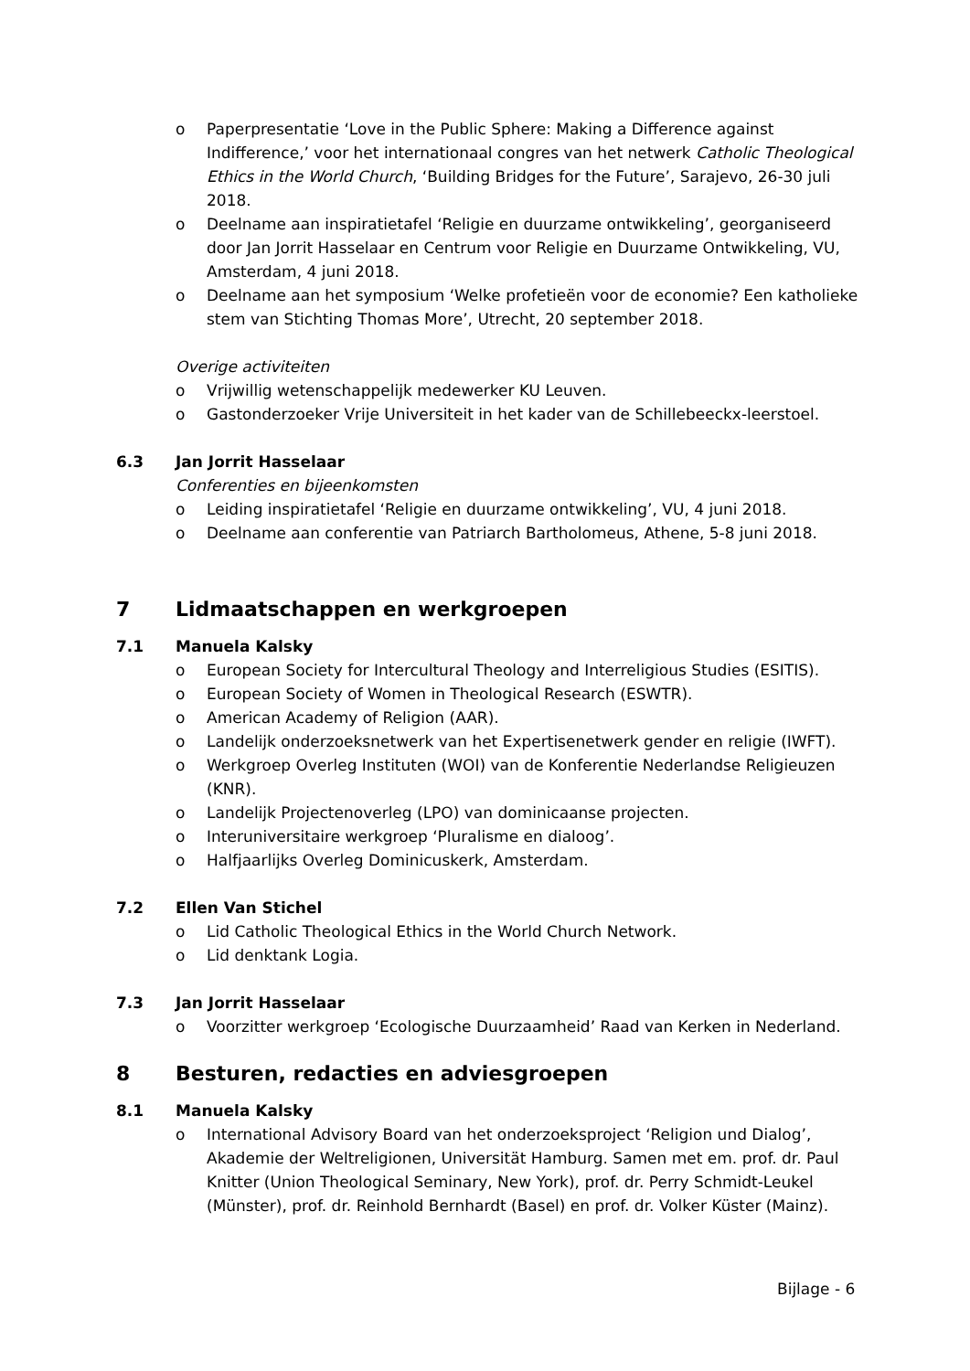o Paperpresentatie ‘Love in the Public Sphere: Making a Difference against Indifference,’ voor het internationaal congres van het netwerk Catholic Theological Ethics in the World Church, ‘Building Bridges for the Future’, Sarajevo, 26-30 juli 2018.
o Deelname aan inspiratietafel ‘Religie en duurzame ontwikkeling’, georganiseerd door Jan Jorrit Hasselaar en Centrum voor Religie en Duurzame Ontwikkeling, VU, Amsterdam, 4 juni 2018.
o Deelname aan het symposium ‘Welke profetieën voor de economie? Een katholieke stem van Stichting Thomas More’, Utrecht, 20 september 2018.
Overige activiteiten
o Vrijwillig wetenschappelijk medewerker KU Leuven.
o Gastonderzoeker Vrije Universiteit in het kader van de Schillebeeckx-leerstoel.
6.3 Jan Jorrit Hasselaar
Conferenties en bijeenkomsten
o Leiding inspiratietafel ‘Religie en duurzame ontwikkeling’, VU, 4 juni 2018.
o Deelname aan conferentie van Patriarch Bartholomeus, Athene, 5-8 juni 2018.
7 Lidmaatschappen en werkgroepen
7.1 Manuela Kalsky
o European Society for Intercultural Theology and Interreligious Studies (ESITIS).
o European Society of Women in Theological Research (ESWTR).
o American Academy of Religion (AAR).
o Landelijk onderzoeksnetwerk van het Expertisenetwerk gender en religie (IWFT).
o Werkgroep Overleg Instituten (WOI) van de Konferentie Nederlandse Religieuzen (KNR).
o Landelijk Projectenoverleg (LPO) van dominicaanse projecten.
o Interuniversitaire werkgroep ‘Pluralisme en dialoog’.
o Halfjaarlijks Overleg Dominicuskerk, Amsterdam.
7.2 Ellen Van Stichel
o Lid Catholic Theological Ethics in the World Church Network.
o Lid denktank Logia.
7.3 Jan Jorrit Hasselaar
o Voorzitter werkgroep ‘Ecologische Duurzaamheid’ Raad van Kerken in Nederland.
8 Besturen, redacties en adviesgroepen
8.1 Manuela Kalsky
o International Advisory Board van het onderzoeksproject ‘Religion und Dialog’, Akademie der Weltreligionen, Universität Hamburg. Samen met em. prof. dr. Paul Knitter (Union Theological Seminary, New York), prof. dr. Perry Schmidt-Leukel (Münster), prof. dr. Reinhold Bernhardt (Basel) en prof. dr. Volker Küster (Mainz).
Bijlage - 6